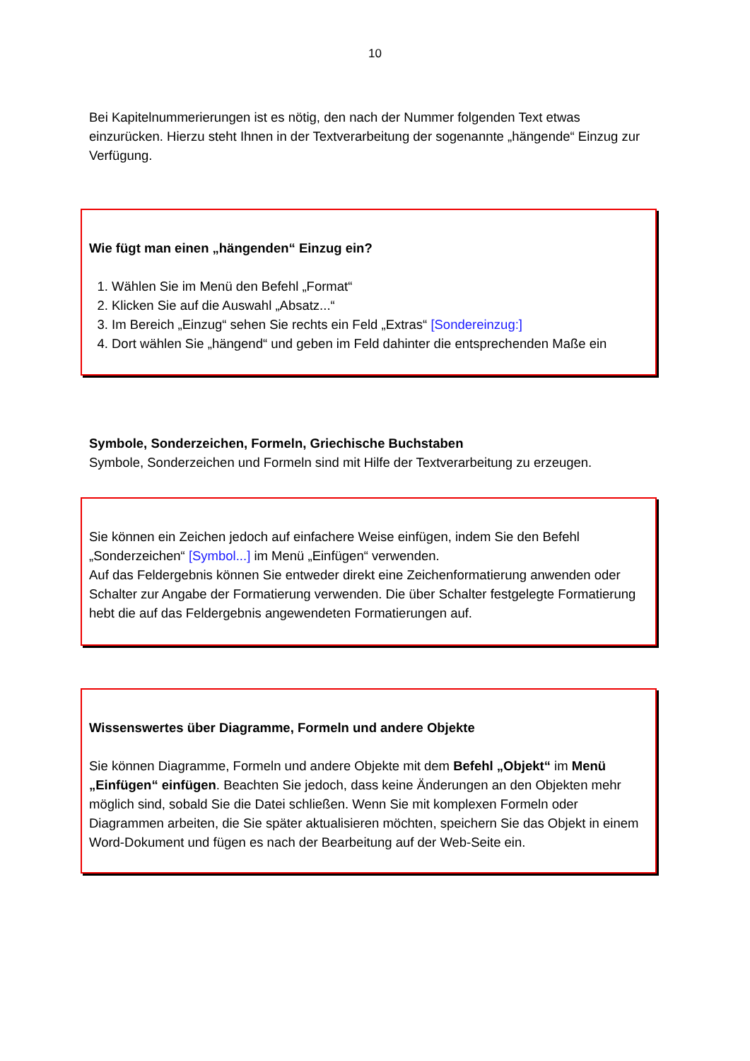10
Bei Kapitelnummerierungen ist es nötig, den nach der Nummer folgenden Text etwas einzurücken. Hierzu steht Ihnen in der Textverarbeitung der sogenannte „hängende“ Einzug zur Verfügung.
Wie fügt man einen „hängenden“ Einzug ein?
1. Wählen Sie im Menü den Befehl „Format“
2. Klicken Sie auf die Auswahl „Absatz...“
3. Im Bereich „Einzug“ sehen Sie rechts ein Feld „Extras“ [Sondereinzug:]
4. Dort wählen Sie „hängend“ und geben im Feld dahinter die entsprechenden Maße ein
Symbole, Sonderzeichen, Formeln, Griechische Buchstaben
Symbole, Sonderzeichen und Formeln sind mit Hilfe der Textverarbeitung zu erzeugen.
Sie können ein Zeichen jedoch auf einfachere Weise einfügen, indem Sie den Befehl „Sonderzeichen“ [Symbol...] im Menü „Einfügen“ verwenden.
Auf das Feldergebnis können Sie entweder direkt eine Zeichenformatierung anwenden oder Schalter zur Angabe der Formatierung verwenden. Die über Schalter festgelegte Formatierung hebt die auf das Feldergebnis angewendeten Formatierungen auf.
Wissenswertes über Diagramme, Formeln und andere Objekte
Sie können Diagramme, Formeln und andere Objekte mit dem Befehl „Objekt“ im Menü „Einfügen“ einfügen. Beachten Sie jedoch, dass keine Änderungen an den Objekten mehr möglich sind, sobald Sie die Datei schließen. Wenn Sie mit komplexen Formeln oder Diagrammen arbeiten, die Sie später aktualisieren möchten, speichern Sie das Objekt in einem Word-Dokument und fügen es nach der Bearbeitung auf der Web-Seite ein.